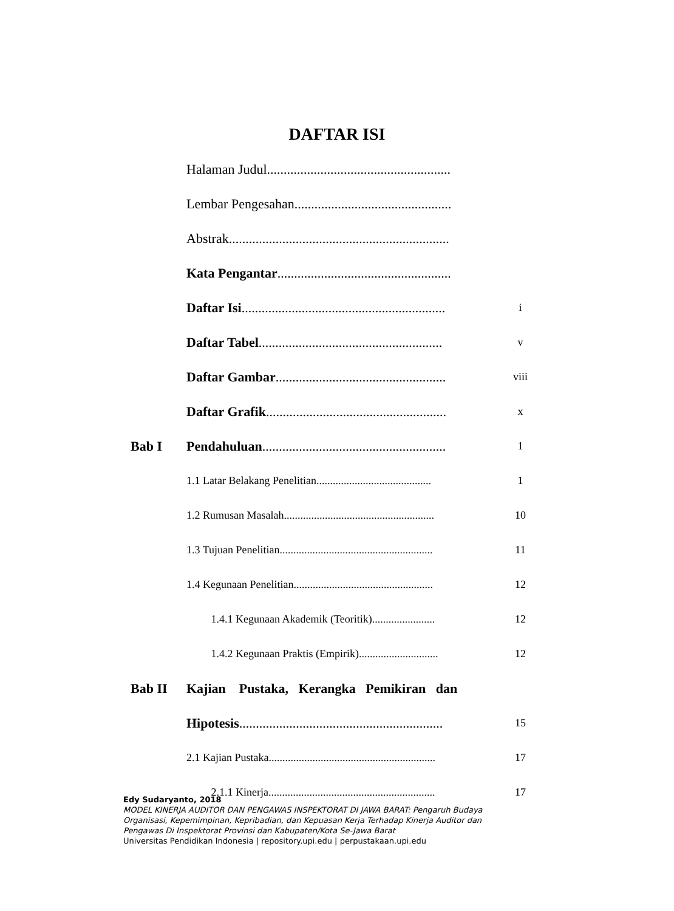DAFTAR ISI
| | Halaman Judul....................................................... | |
| | Lembar Pengesahan............................................... | |
| | Abstrak.................................................................. | |
| | Kata Pengantar .................................................... | |
| | Daftar Isi ............................................................. | i |
| | Daftar Tabel ....................................................... | v |
| | Daftar Gambar ................................................... | viii |
| | Daftar Grafik ...................................................... | x |
| Bab I | Pendahuluan ....................................................... | 1 |
| | 1.1 Latar Belakang Penelitian.......................................... | 1 |
| | 1.2 Rumusan Masalah....................................................... | 10 |
| | 1.3 Tujuan Penelitian........................................................ | 11 |
| | 1.4 Kegunaan Penelitian................................................... | 12 |
| | 1.4.1 Kegunaan Akademik (Teoritik)....................... | 12 |
| | 1.4.2 Kegunaan Praktis (Empirik)............................. | 12 |
| Bab II | Kajian Pustaka, Kerangka Pemikiran dan | |
| | Hipotesis ............................................................. | 15 |
| | 2.1 Kajian Pustaka............................................................. | 17 |
| | 2.1.1 Kinerja............................................................. | 17 |
Edy Sudaryanto, 2018
MODEL KINERJA AUDITOR DAN PENGAWAS INSPEKTORAT DI JAWA BARAT: Pengaruh Budaya
Organisasi, Kepemimpinan, Kepribadian, dan Kepuasan Kerja Terhadap Kinerja Auditor dan
Pengawas Di Inspektorat Provinsi dan Kabupaten/Kota Se-Jawa Barat
Universitas Pendidikan Indonesia | repository.upi.edu | perpustakaan.upi.edu